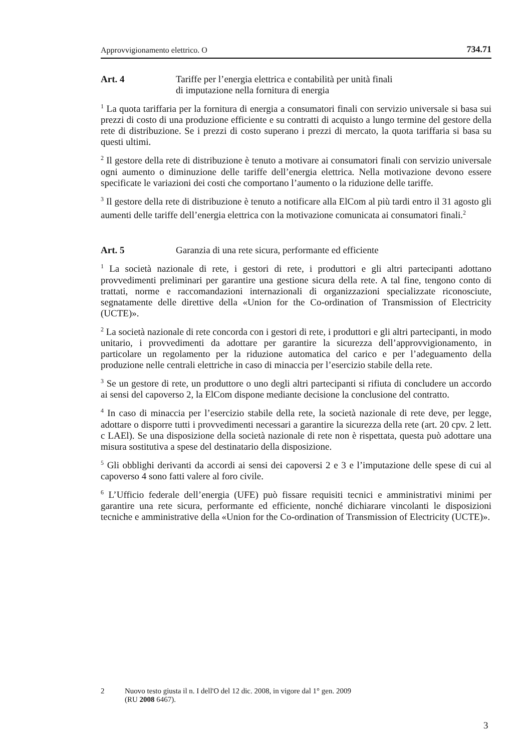Approvvigionamento elettrico. O 734.71
Art. 4 Tariffe per l’energia elettrica e contabilità per unità finali
di imputazione nella fornitura di energia
<sup>1</sup> La quota tariffaria per la fornitura di energia a consumatori finali con servizio universale si basa sui prezzi di costo di una produzione efficiente e su contratti di acquisto a lungo termine del gestore della rete di distribuzione. Se i prezzi di costo superano i prezzi di mercato, la quota tariffaria si basa su questi ultimi.
<sup>2</sup> Il gestore della rete di distribuzione è tenuto a motivare ai consumatori finali con servizio universale ogni aumento o diminuzione delle tariffe dell’energia elettrica. Nella motivazione devono essere specificate le variazioni dei costi che comportano l’aumento o la riduzione delle tariffe.
<sup>3</sup> Il gestore della rete di distribuzione è tenuto a notificare alla ElCom al più tardi entro il 31 agosto gli aumenti delle tariffe dell’energia elettrica con la motivazione comunicata ai consumatori finali.<sup>2</sup>
Art. 5 Garanzia di una rete sicura, performante ed efficiente
<sup>1</sup> La società nazionale di rete, i gestori di rete, i produttori e gli altri partecipanti adottano provvedimenti preliminari per garantire una gestione sicura della rete. A tal fine, tengono conto di trattati, norme e raccomandazioni internazionali di organizza­zioni specializzate riconosciute, segnatamente delle direttive della «Union for the Co-ordination of Transmission of Electricity (UCTE)».
<sup>2</sup> La società nazionale di rete concorda con i gestori di rete, i produttori e gli altri partecipanti, in modo unitario, i provvedimenti da adottare per garantire la sicurezza dell’approvvigionamento, in particolare un regolamento per la riduzione automatica del carico e per l’adeguamento della produzione nelle centrali elettriche in caso di minaccia per l’esercizio stabile della rete.
<sup>3</sup> Se un gestore di rete, un produttore o uno degli altri partecipanti si rifiuta di con­cludere un accordo ai sensi del capoverso 2, la ElCom dispone mediante decisione la conclusione del contratto.
<sup>4</sup> In caso di minaccia per l’esercizio stabile della rete, la società nazionale di rete deve, per legge, adottare o disporre tutti i provvedimenti necessari a garantire la sicurezza della rete (art. 20 cpv. 2 lett. c LAEl). Se una disposizione della società nazionale di rete non è rispettata, questa può adottare una misura sostitutiva a spese del destinatario della disposizione.
<sup>5</sup> Gli obblighi derivanti da accordi ai sensi dei capoversi 2 e 3 e l’imputazione delle spese di cui al capoverso 4 sono fatti valere al foro civile.
<sup>6</sup> L’Ufficio federale dell’energia (UFE) può fissare requisiti tecnici e ammi­nistrativi minimi per garantire una rete sicura, performante ed efficiente, nonché dichiarare vincolanti le disposizioni tecniche e amministrative della «Union for the Co-ordination of Transmission of Electricity (UCTE)».
2 Nuovo testo giusta il n. I dell'O del 12 dic. 2008, in vigore dal 1° gen. 2009
(RU 2008 6467).
3